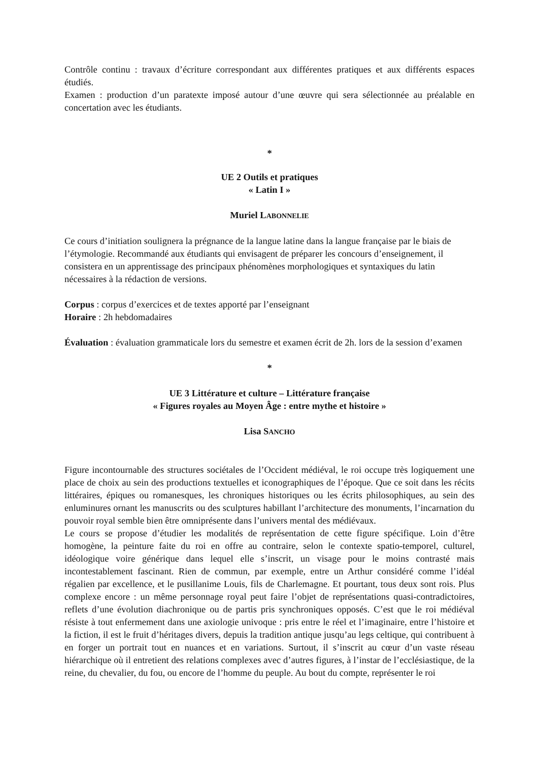Contrôle continu : travaux d’écriture correspondant aux différentes pratiques et aux différents espaces étudiés.
Examen : production d’un paratexte imposé autour d’une œuvre qui sera sélectionnée au préalable en concertation avec les étudiants.
*
UE 2 Outils et pratiques
« Latin I »
Muriel LABONNELIE
Ce cours d’initiation soulignera la prégnance de la langue latine dans la langue française par le biais de l’étymologie. Recommandé aux étudiants qui envisagent de préparer les concours d’enseignement, il consistera en un apprentissage des principaux phénomènes morphologiques et syntaxiques du latin nécessaires à la rédaction de versions.
Corpus : corpus d’exercices et de textes apporté par l’enseignant
Horaire : 2h hebdomadaires
Évaluation : évaluation grammaticale lors du semestre et examen écrit de 2h. lors de la session d’examen
*
UE 3 Littérature et culture – Littérature française
« Figures royales au Moyen Âge : entre mythe et histoire »
Lisa SANCHO
Figure incontournable des structures sociétales de l’Occident médiéval, le roi occupe très logiquement une place de choix au sein des productions textuelles et iconographiques de l’époque. Que ce soit dans les récits littéraires, épiques ou romanesques, les chroniques historiques ou les écrits philosophiques, au sein des enluminures ornant les manuscrits ou des sculptures habillant l’architecture des monuments, l’incarnation du pouvoir royal semble bien être omniprésente dans l’univers mental des médiévaux.
Le cours se propose d’étudier les modalités de représentation de cette figure spécifique. Loin d’être homogène, la peinture faite du roi en offre au contraire, selon le contexte spatio-temporel, culturel, idéologique voire générique dans lequel elle s’inscrit, un visage pour le moins contrasté mais incontestablement fascinant. Rien de commun, par exemple, entre un Arthur considéré comme l’idéal régalien par excellence, et le pusillanime Louis, fils de Charlemagne. Et pourtant, tous deux sont rois. Plus complexe encore : un même personnage royal peut faire l’objet de représentations quasi-contradictoires, reflets d’une évolution diachronique ou de partis pris synchroniques opposés. C’est que le roi médiéval résiste à tout enfermement dans une axiologie univoque : pris entre le réel et l’imaginaire, entre l’histoire et la fiction, il est le fruit d’héritages divers, depuis la tradition antique jusqu’au legs celtique, qui contribuent à en forger un portrait tout en nuances et en variations. Surtout, il s’inscrit au cœur d’un vaste réseau hiérarchique où il entretient des relations complexes avec d’autres figures, à l’instar de l’ecclésiastique, de la reine, du chevalier, du fou, ou encore de l’homme du peuple. Au bout du compte, représenter le roi